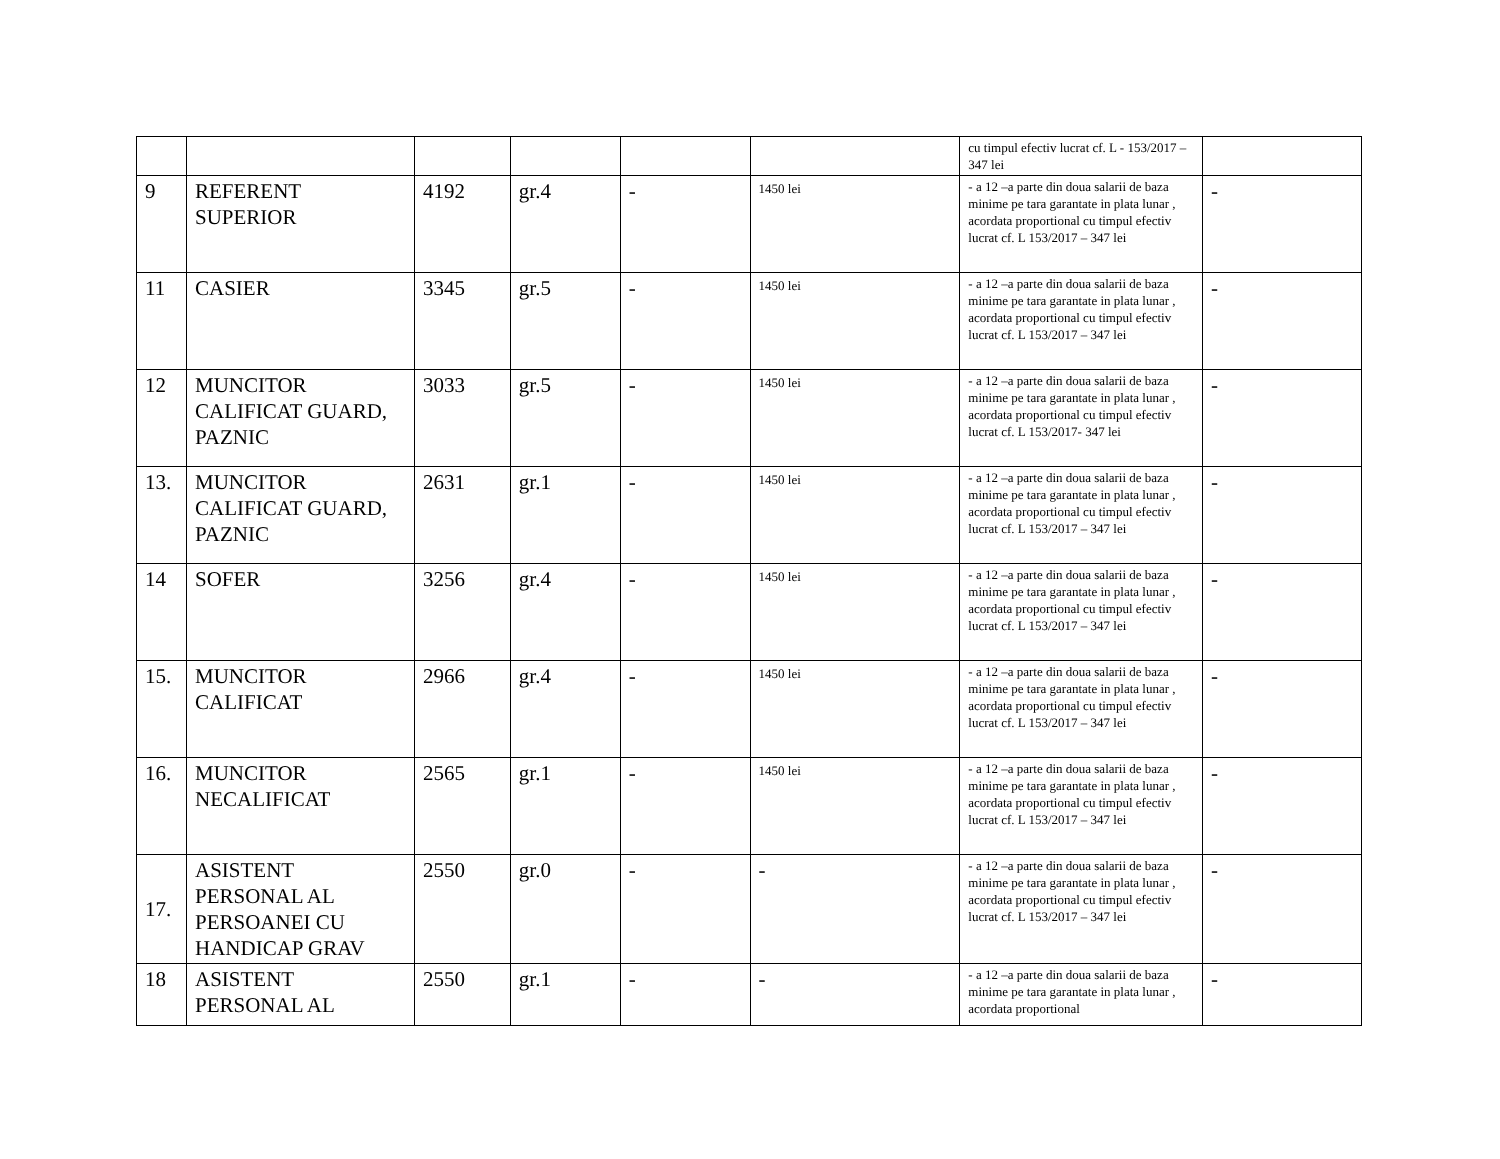| | | | | | | cu timpul efectiv lucrat cf. L - 153/2017 – 347 lei | |
| 9 | REFERENT SUPERIOR | 4192 | gr.4 | - | 1450 lei | - a 12 –a parte din doua salarii de baza minime pe tara garantate in plata lunar , acordata proportional cu timpul efectiv lucrat cf. L 153/2017 – 347 lei | - |
| 11 | CASIER | 3345 | gr.5 | - | 1450 lei | - a 12 –a parte din doua salarii de baza minime pe tara garantate in plata lunar , acordata proportional cu timpul efectiv lucrat cf. L 153/2017 – 347 lei | - |
| 12 | MUNCITOR CALIFICAT GUARD, PAZNIC | 3033 | gr.5 | - | 1450 lei | - a 12 –a parte din doua salarii de baza minime pe tara garantate in plata lunar , acordata proportional cu timpul efectiv lucrat cf. L 153/2017- 347 lei | - |
| 13. | MUNCITOR CALIFICAT GUARD, PAZNIC | 2631 | gr.1 | - | 1450 lei | - a 12 –a parte din doua salarii de baza minime pe tara garantate in plata lunar , acordata proportional cu timpul efectiv lucrat cf. L 153/2017 – 347 lei | - |
| 14 | SOFER | 3256 | gr.4 | - | 1450 lei | - a 12 –a parte din doua salarii de baza minime pe tara garantate in plata lunar , acordata proportional cu timpul efectiv lucrat cf. L 153/2017 – 347 lei | - |
| 15. | MUNCITOR CALIFICAT | 2966 | gr.4 | - | 1450 lei | - a 12 –a parte din doua salarii de baza minime pe tara garantate in plata lunar , acordata proportional cu timpul efectiv lucrat cf. L 153/2017 – 347 lei | - |
| 16. | MUNCITOR NECALIFICAT | 2565 | gr.1 | - | 1450 lei | - a 12 –a parte din doua salarii de baza minime pe tara garantate in plata lunar , acordata proportional cu timpul efectiv lucrat cf. L 153/2017 – 347 lei | - |
| 17. | ASISTENT PERSONAL AL PERSOANEI CU HANDICAP GRAV | 2550 | gr.0 | - | - | - a 12 –a parte din doua salarii de baza minime pe tara garantate in plata lunar , acordata proportional cu timpul efectiv lucrat cf. L 153/2017 – 347 lei | - |
| 18 | ASISTENT PERSONAL AL | 2550 | gr.1 | - | - | - a 12 –a parte din doua salarii de baza minime pe tara garantate in plata lunar , acordata proportional | - |